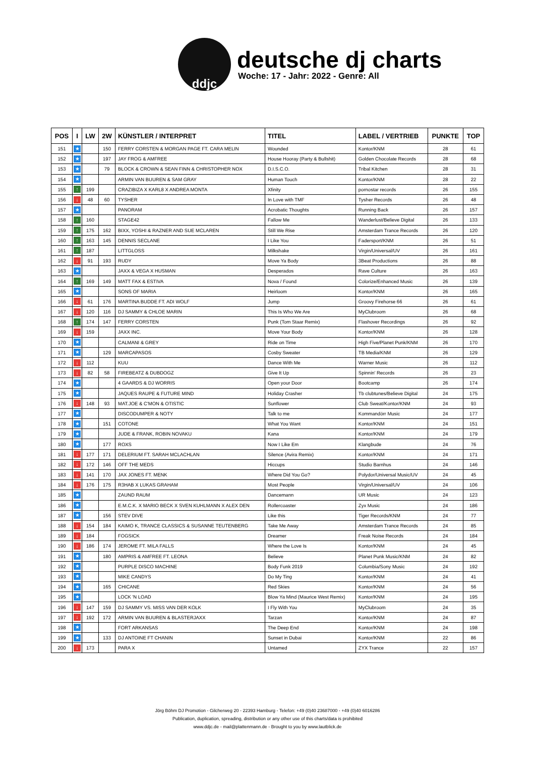ddjc
deutsche dj charts
Woche: 17 - Jahr: 2022 - Genre: All
| POS | I | LW | 2W | KÜNSTLER / INTERPRET | TITEL | LABEL / VERTRIEB | PUNKTE | TOP |
| --- | --- | --- | --- | --- | --- | --- | --- | --- |
| 151 | ★ | | 150 | FERRY CORSTEN & MORGAN PAGE FT. CARA MELIN | Wounded | Kontor/KNM | 28 | 61 |
| 152 | ★ | | 197 | JAY FROG & AMFREE | House Hooray (Party & Bullshit) | Golden Chocolate Records | 28 | 68 |
| 153 | ★ | | 79 | BLOCK & CROWN & SEAN FINN & CHRISTOPHER NOX | D.I.S.C.O. | Tribal Kitchen | 28 | 31 |
| 154 | ★ | | | ARMIN VAN BUUREN & SAM GRAY | Human Touch | Kontor/KNM | 28 | 22 |
| 155 | ↑ | 199 | | CRAZIBIZA X KARL8 X ANDREA MONTA | Xfinity | pornostar records | 26 | 155 |
| 156 | ↓ | 48 | 60 | TYSHER | In Love with TMF | Tysher Records | 26 | 48 |
| 157 | ★ | | | PANORAM | Acrobatic Thoughts | Running Back | 26 | 157 |
| 158 | ↑ | 160 | | STAGE42 | Fallow Me | Wanderlust/Believe Digital | 26 | 133 |
| 159 | ↑ | 175 | 162 | BIXX, YOSHI & RAZNER AND SUE MCLAREN | Still We Rise | Amsterdam Trance Records | 26 | 120 |
| 160 | ↑ | 163 | 145 | DENNIS SECLANE | I Like You | Fadersport/KNM | 26 | 51 |
| 161 | ↑ | 187 | | LITTGLOSS | Milkshake | Virgin/Universal/UV | 26 | 161 |
| 162 | ↓ | 91 | 193 | RUDY | Move Ya Body | 3Beat Productions | 26 | 88 |
| 163 | ★ | | | JAXX & VEGA X HUSMAN | Desperados | Rave Culture | 26 | 163 |
| 164 | ↑ | 169 | 149 | MATT FAX & ESTIVA | Nova / Found | Colorize/Enhanced Music | 26 | 139 |
| 165 | ★ | | | SONS OF MARIA | Heirloom | Kontor/KNM | 26 | 165 |
| 166 | ↓ | 61 | 176 | MARTINA BUDDE FT. ADI WOLF | Jump | Groovy Firehorse 66 | 26 | 61 |
| 167 | ↓ | 120 | 116 | DJ SAMMY & CHLOE MARIN | This Is Who We Are | MyClubroom | 26 | 68 |
| 168 | ↑ | 174 | 147 | FERRY CORSTEN | Punk (Tom Staar Remix) | Flashover Recordings | 26 | 92 |
| 169 | ↓ | 159 | | JAXX INC. | Move Your Body | Kontor/KNM | 26 | 128 |
| 170 | ★ | | | CALMANI & GREY | Ride on Time | High Five/Planet Punk/KNM | 26 | 170 |
| 171 | ★ | | 129 | MARCAPASOS | Cosby Sweater | TB Media/KNM | 26 | 129 |
| 172 | ↓ | 112 | | KUU | Dance With Me | Warner Music | 26 | 112 |
| 173 | ↓ | 82 | 58 | FIREBEATZ & DUBDOGZ | Give It Up | Spinnin' Records | 26 | 23 |
| 174 | ★ | | | 4 GAARDS & DJ WORRIS | Open your Door | Bootcamp | 26 | 174 |
| 175 | ★ | | | JAQUES RAUPE & FUTURE MIND | Holiday Crasher | Tb clubtunes/Believe Digital | 24 | 175 |
| 176 | ↓ | 148 | 93 | MAT.JOE & C'MON & OTISTIC | Sunflower | Club Sweat/Kontor/KNM | 24 | 93 |
| 177 | ★ | | | DISCODUMPER & NOTY | Talk to me | Kommandörr Music | 24 | 177 |
| 178 | ★ | | 151 | COTONE | What You Want | Kontor/KNM | 24 | 151 |
| 179 | ★ | | | JUDE & FRANK, ROBIN NOVAKU | Kana | Kontor/KNM | 24 | 179 |
| 180 | ★ | | 177 | ROXS | Now I Like Em | Klangbude | 24 | 76 |
| 181 | ↓ | 177 | 171 | DELERIUM FT. SARAH MCLACHLAN | Silence (Avira Remix) | Kontor/KNM | 24 | 171 |
| 182 | ↓ | 172 | 146 | OFF THE MEDS | Hiccups | Studio Barnhus | 24 | 146 |
| 183 | ↓ | 141 | 170 | JAX JONES FT. MENK | Where Did You Go? | Polydor/Universal Music/UV | 24 | 45 |
| 184 | ↓ | 176 | 175 | R3HAB X LUKAS GRAHAM | Most People | Virgin/Universal/UV | 24 | 106 |
| 185 | ★ | | | ZAUND RAUM | Dancemann | UR Music | 24 | 123 |
| 186 | ★ | | | E.M.C.K. X MARIO BECK X SVEN KUHLMANN X ALEX DEN | Rollercoaster | Zyx Music | 24 | 186 |
| 187 | ★ | | 156 | STEV DIVE | Like this | Tiger Records/KNM | 24 | 77 |
| 188 | ↓ | 154 | 184 | KAIMO K, TRANCE CLASSICS & SUSANNE TEUTENBERG | Take Me Away | Amsterdam Trance Records | 24 | 85 |
| 189 | ↓ | 184 | | FOGSICK | Dreamer | Freak Noise Records | 24 | 184 |
| 190 | ↓ | 186 | 174 | JEROME FT. MILA FALLS | Where the Love Is | Kontor/KNM | 24 | 45 |
| 191 | ★ | | 180 | AMPRIS & AMFREE FT. LEONA | Believe | Planet Punk Music/KNM | 24 | 82 |
| 192 | ★ | | | PURPLE DISCO MACHINE | Body Funk 2019 | Columbia/Sony Music | 24 | 192 |
| 193 | ★ | | | MIKE CANDYS | Do My Ting | Kontor/KNM | 24 | 41 |
| 194 | ★ | | 165 | CHICANE | Red Skies | Kontor/KNM | 24 | 56 |
| 195 | ★ | | | LOCK 'N LOAD | Blow Ya Mind (Maurice West Remix) | Kontor/KNM | 24 | 195 |
| 196 | ↓ | 147 | 159 | DJ SAMMY VS. MISS VAN DER KOLK | I Fly With You | MyClubroom | 24 | 35 |
| 197 | ↓ | 192 | 172 | ARMIN VAN BUUREN & BLASTERJAXX | Tarzan | Kontor/KNM | 24 | 87 |
| 198 | ★ | | | FORT ARKANSAS | The Deep End | Kontor/KNM | 24 | 198 |
| 199 | ★ | | 133 | DJ ANTOINE FT CHANIN | Sunset in Dubai | Kontor/KNM | 22 | 86 |
| 200 | ↓ | 173 | | PARA X | Untamed | ZYX Trance | 22 | 157 |
Jörg Böhm DJ Promotion - Gilcherweg 20 - 22393 Hamburg - Telefon: +49 (0)40 23687000 - +49 (0)40 6016286
Publication, duplication, spreading, distribution or any other use of this charts/data is prohibited
www.ddjc.de - mail@plattenmann.de - Brought to you by www.lautblick.de